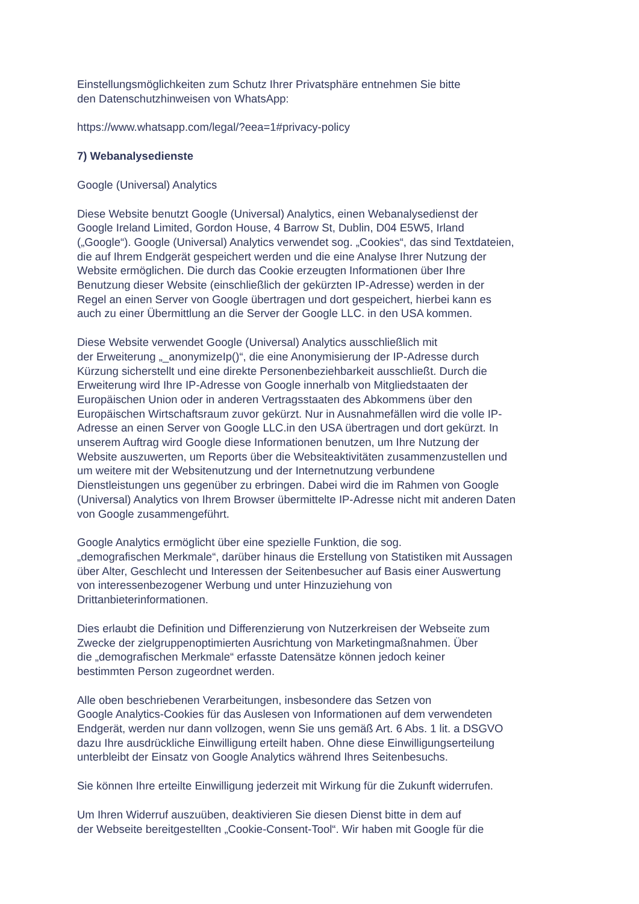Einstellungsmöglichkeiten zum Schutz Ihrer Privatsphäre entnehmen Sie bitte
den Datenschutzhinweisen von WhatsApp:
https://www.whatsapp.com/legal/?eea=1#privacy-policy
7) Webanalysedienste
Google (Universal) Analytics
Diese Website benutzt Google (Universal) Analytics, einen Webanalysedienst der
Google Ireland Limited, Gordon House, 4 Barrow St, Dublin, D04 E5W5, Irland
(„Google“). Google (Universal) Analytics verwendet sog. „Cookies“, das sind Textdateien,
die auf Ihrem Endgerät gespeichert werden und die eine Analyse Ihrer Nutzung der
Website ermöglichen. Die durch das Cookie erzeugten Informationen über Ihre
Benutzung dieser Website (einschließlich der gekürzten IP-Adresse) werden in der
Regel an einen Server von Google übertragen und dort gespeichert, hierbei kann es
auch zu einer Übermittlung an die Server der Google LLC. in den USA kommen.
Diese Website verwendet Google (Universal) Analytics ausschließlich mit
der Erweiterung „_anonymizeIp()“, die eine Anonymisierung der IP-Adresse durch
Kürzung sicherstellt und eine direkte Personenbeziehbarkeit ausschließt. Durch die
Erweiterung wird Ihre IP-Adresse von Google innerhalb von Mitgliedstaaten der
Europäischen Union oder in anderen Vertragsstaaten des Abkommens über den
Europäischen Wirtschaftsraum zuvor gekürzt. Nur in Ausnahmefällen wird die volle IP-
Adresse an einen Server von Google LLC.in den USA übertragen und dort gekürzt. In
unserem Auftrag wird Google diese Informationen benutzen, um Ihre Nutzung der
Website auszuwerten, um Reports über die Websiteaktivitäten zusammenzustellen und
um weitere mit der Websitenutzung und der Internetnutzung verbundene
Dienstleistungen uns gegenüber zu erbringen. Dabei wird die im Rahmen von Google
(Universal) Analytics von Ihrem Browser übermittelte IP-Adresse nicht mit anderen Daten
von Google zusammengeführt.
Google Analytics ermöglicht über eine spezielle Funktion, die sog.
„demografischen Merkmale“, darüber hinaus die Erstellung von Statistiken mit Aussagen
über Alter, Geschlecht und Interessen der Seitenbesucher auf Basis einer Auswertung
von interessenbezogener Werbung und unter Hinzuziehung von
Drittanbieterinformationen.
Dies erlaubt die Definition und Differenzierung von Nutzerkreisen der Webseite zum
Zwecke der zielgruppenoptimierten Ausrichtung von Marketingmaßnahmen. Über
die „demografischen Merkmale“ erfasste Datensätze können jedoch keiner
bestimmten Person zugeordnet werden.
Alle oben beschriebenen Verarbeitungen, insbesondere das Setzen von
Google Analytics-Cookies für das Auslesen von Informationen auf dem verwendeten
Endgerät, werden nur dann vollzogen, wenn Sie uns gemäß Art. 6 Abs. 1 lit. a DSGVO
dazu Ihre ausdrückliche Einwilligung erteilt haben. Ohne diese Einwilligungserteilung
unterbleibt der Einsatz von Google Analytics während Ihres Seitenbesuchs.
Sie können Ihre erteilte Einwilligung jederzeit mit Wirkung für die Zukunft widerrufen.
Um Ihren Widerruf auszuüben, deaktivieren Sie diesen Dienst bitte in dem auf
der Webseite bereitgestellten „Cookie-Consent-Tool“. Wir haben mit Google für die